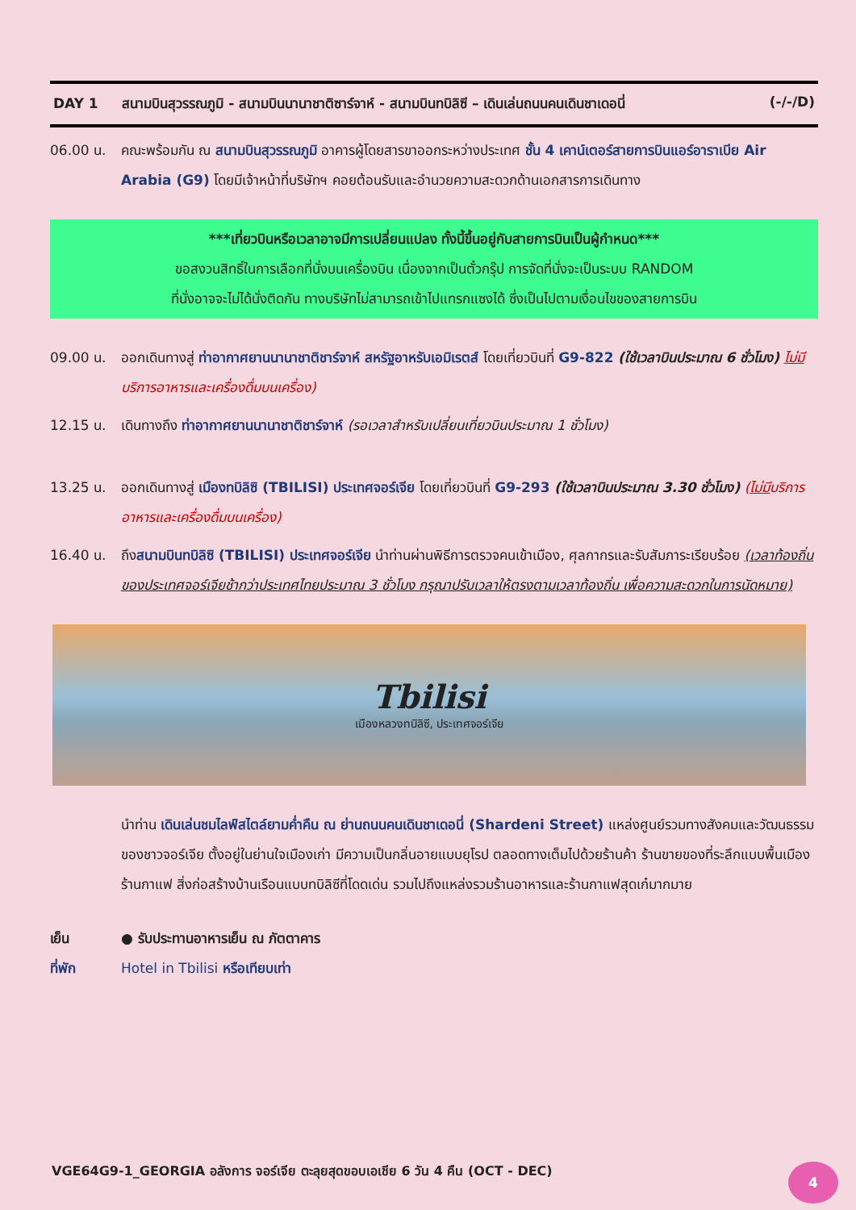DAY 1 สนามบินสุวรรณภูมิ - สนามบินนานาชาติซาร์จาห์ - สนามบินทบิลิซี – เดินเล่นถนนคนเดินชาเดอนี่ (-/-/D)
06.00 น. คณะพร้อมกัน ณ สนามบินสุวรรณภูมิ อาคารผู้โดยสารขาออกระหว่างประเทศ ชั้น 4 เคาน์เตอร์สายการบินแอร์อาราเบีย Air Arabia (G9) โดยมีเจ้าหน้าที่บริษัทฯ คอยต้อนรับและอำนวยความสะดวกด้านเอกสารการเดินทาง
***เที่ยวบินหรือเวลาอาจมีการเปลี่ยนแปลง ทั้งนี้ขึ้นอยู่กับสายการบินเป็นผู้กำหนด***
ขอสงวนสิทธิ์ในการเลือกที่นั่งบนเครื่องบิน เนื่องจากเป็นตั๋วกรุ๊ป การจัดที่นั่งจะเป็นระบบ RANDOM
ที่นั่งอาจจะไม่ได้นั่งติดกัน ทางบริษัทไม่สามารถเข้าไปแทรกแซงได้ ซึ่งเป็นไปตามเงื่อนไขของสายการบิน
09.00 น. ออกเดินทางสู่ ท่าอากาศยานนานาชาติชาร์จาห์ สหรัฐอาหรับเอมิเรตส์ โดยเที่ยวบินที่ G9-822 (ใช้เวลาบินประมาณ 6 ชั่วโมง) ไม่มีบริการอาหารและเครื่องดื่มบนเครื่อง)
12.15 น. เดินทางถึง ท่าอากาศยานนานาชาติชาร์จาห์ (รอเวลาสำหรับเปลี่ยนเที่ยวบินประมาณ 1 ชั่วโมง)
13.25 น. ออกเดินทางสู่ เมืองทบิลิซิ (TBILISI) ประเทศจอร์เจีย โดยเที่ยวบินที่ G9-293 (ใช้เวลาบินประมาณ 3.30 ชั่วโมง) (ไม่มีบริการอาหารและเครื่องดื่มบนเครื่อง)
16.40 น. ถึงสนามบินทบิลิซิ (TBILISI) ประเทศจอร์เจีย นำท่านผ่านพิธีการตรวจคนเข้าเมือง, ศุลกากรและรับสัมภาระเรียบร้อย (เวลาท้องถิ่นของประเทศจอร์เจียช้ากว่าประเทศไทยประมาณ 3 ชั่วโมง กรุณาปรับเวลาให้ตรงตามเวลาท้องถิ่น เพื่อความสะดวกในการนัดหมาย)
Tbilisi
เมืองหลวงทบิลิซี, ประเทศจอร์เจีย
นำท่าน เดินเล่นชมไลฟ์สไตล์ยามค่ำคืน ณ ย่านถนนคนเดินชาเดอนี่ (Shardeni Street) แหล่งศูนย์รวมทางสังคมและวัฒนธรรมของชาวจอร์เจีย ตั้งอยู่ในย่านใจเมืองเก่า มีความเป็นกลิ่นอายแบบยุโรป ตลอดทางเต็มไปด้วยร้านค้า ร้านขายของที่ระลึกแบบพื้นเมือง ร้านกาแฟ สิ่งก่อสร้างบ้านเรือนแบบทบิลิซีที่โดดเด่น รวมไปถึงแหล่งรวมร้านอาหารและร้านกาแฟสุดเก๋มากมาย
เย็น ● รับประทานอาหารเย็น ณ ภัตตาคาร
ที่พัก Hotel in Tbilisi หรือเทียบเท่า
VGE64G9-1_GEORGIA อลังการ จอร์เจีย ตะลุยสุดขอบเอเชีย 6 วัน 4 คืน (OCT - DEC)
4